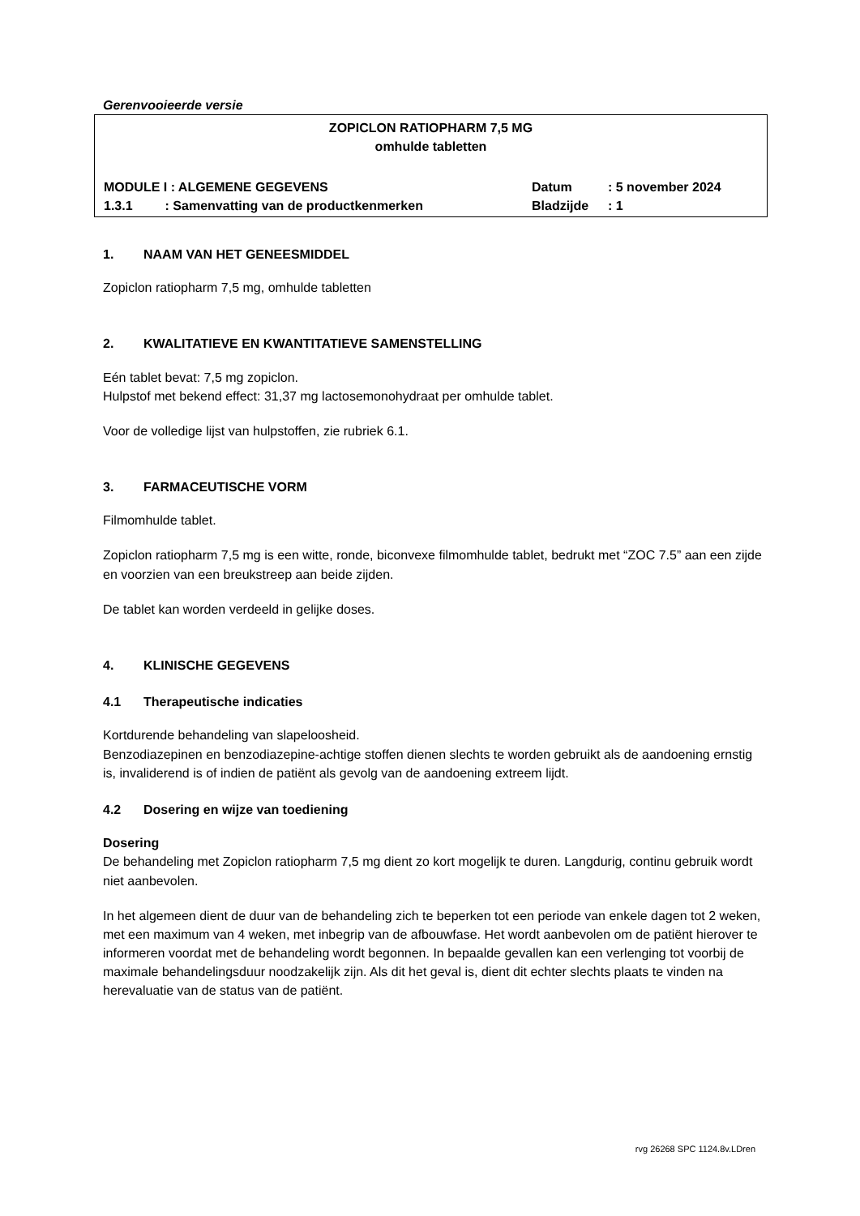Gerenvooieerde versie
ZOPICLON RATIOPHARM 7,5 MG
omhulde tabletten
MODULE I : ALGEMENE GEGEVENS Datum: 5 november 2024
1.3.1 : Samenvatting van de productkenmerken Bladzijde: 1
1. NAAM VAN HET GENEESMIDDEL
Zopiclon ratiopharm 7,5 mg, omhulde tabletten
2. KWALITATIEVE EN KWANTITATIEVE SAMENSTELLING
Eén tablet bevat: 7,5 mg zopiclon.
Hulpstof met bekend effect: 31,37 mg lactosemonohydraat per omhulde tablet.
Voor de volledige lijst van hulpstoffen, zie rubriek 6.1.
3. FARMACEUTISCHE VORM
Filmomhulde tablet.
Zopiclon ratiopharm 7,5 mg is een witte, ronde, biconvexe filmomhulde tablet, bedrukt met “ZOC 7.5” aan een zijde en voorzien van een breukstreep aan beide zijden.
De tablet kan worden verdeeld in gelijke doses.
4. KLINISCHE GEGEVENS
4.1 Therapeutische indicaties
Kortdurende behandeling van slapeloosheid.
Benzodiazepinen en benzodiazepine-achtige stoffen dienen slechts te worden gebruikt als de aandoening ernstig is, invaliderend is of indien de patiënt als gevolg van de aandoening extreem lijdt.
4.2 Dosering en wijze van toediening
Dosering
De behandeling met Zopiclon ratiopharm 7,5 mg dient zo kort mogelijk te duren. Langdurig, continu gebruik wordt niet aanbevolen.
In het algemeen dient de duur van de behandeling zich te beperken tot een periode van enkele dagen tot 2 weken, met een maximum van 4 weken, met inbegrip van de afbouwfase. Het wordt aanbevolen om de patiënt hierover te informeren voordat met de behandeling wordt begonnen. In bepaalde gevallen kan een verlenging tot voorbij de maximale behandelingsduur noodzakelijk zijn. Als dit het geval is, dient dit echter slechts plaats te vinden na herevaluatie van de status van de patiënt.
rvg 26268 SPC 1124.8v.LDren